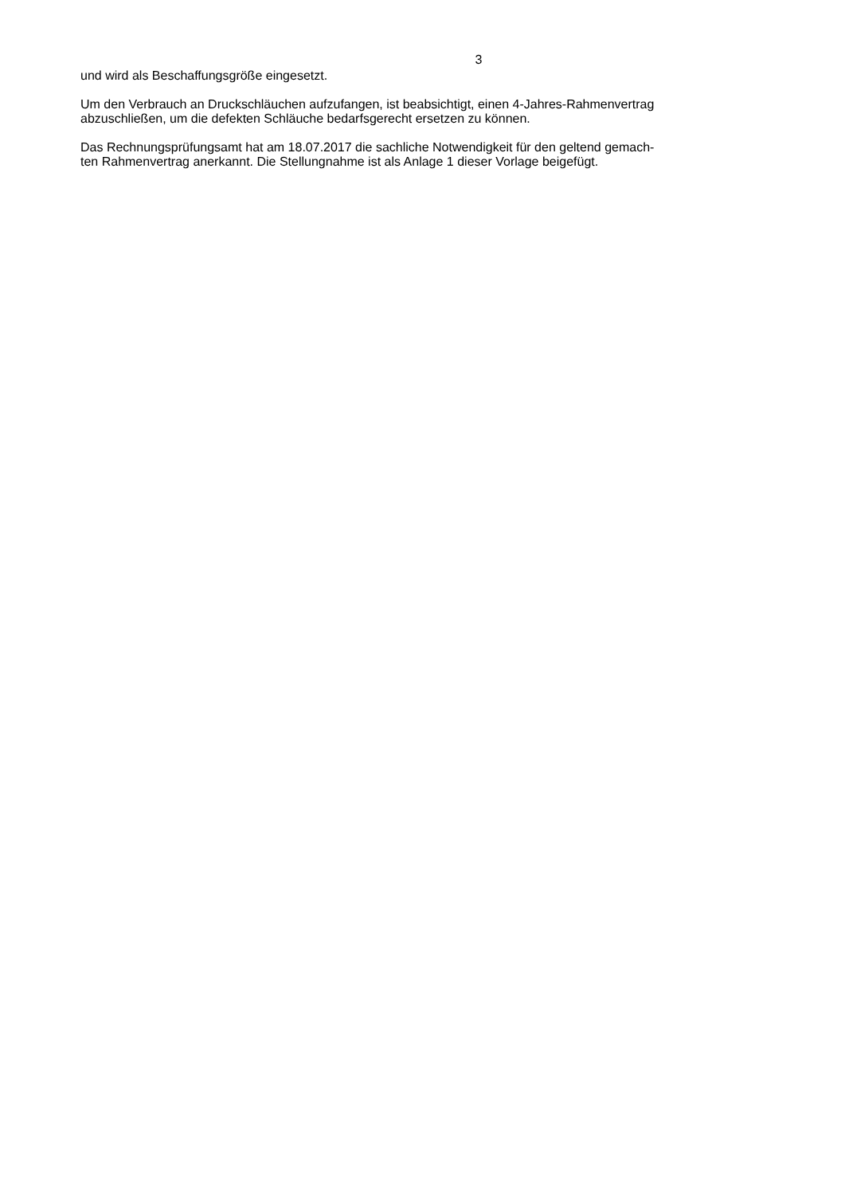3
und wird als Beschaffungsgröße eingesetzt.
Um den Verbrauch an Druckschläuchen aufzufangen, ist beabsichtigt, einen 4-Jahres-Rahmenvertrag
abzuschließen, um die defekten Schläuche bedarfsgerecht ersetzen zu können.
Das Rechnungsprüfungsamt hat am 18.07.2017 die sachliche Notwendigkeit für den geltend gemach-
ten Rahmenvertrag anerkannt. Die Stellungnahme ist als Anlage 1 dieser Vorlage beigefügt.